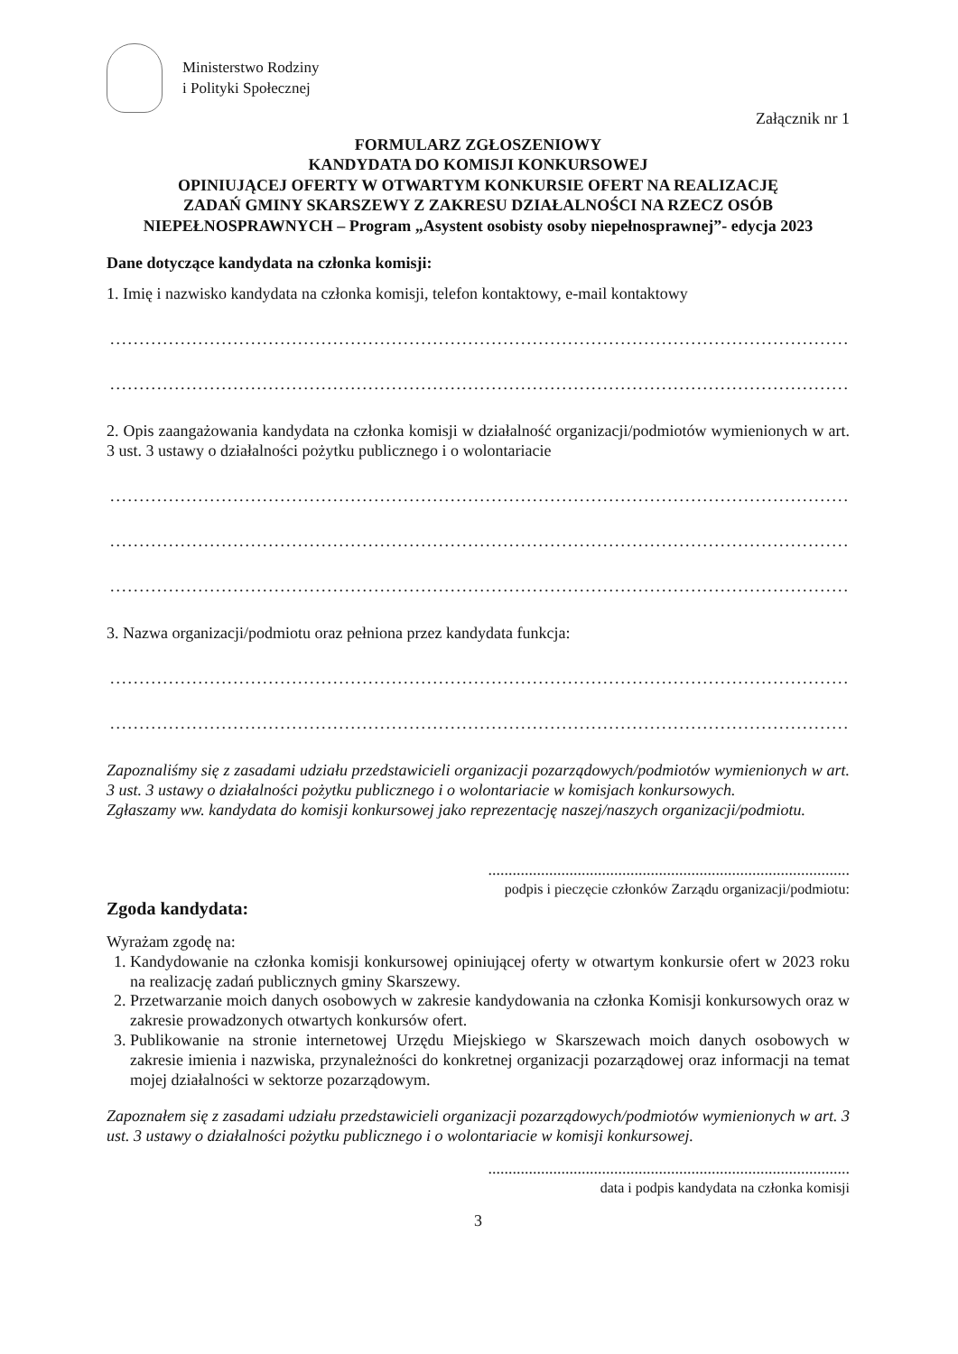Ministerstwo Rodziny
i Polityki Społecznej
Załącznik nr 1
FORMULARZ ZGŁOSZENIOWY
KANDYDATA DO KOMISJI KONKURSOWEJ
OPINIUJĄCEJ OFERTY W OTWARTYM KONKURSIE OFERT NA REALIZACJĘ
ZADAŃ GMINY SKARSZEWY Z ZAKRESU DZIAŁALNOŚCI NA RZECZ OSÓB NIEPEŁNOSPRAWNYCH – Program „Asystent osobisty osoby niepełnosprawnej”- edycja 2023
Dane dotyczące kandydata na członka komisji:
1. Imię i nazwisko kandydata na członka komisji, telefon kontaktowy, e-mail kontaktowy
........................................................................................................................................................
........................................................................................................................................................
2. Opis zaangażowania kandydata na członka komisji w działalność organizacji/podmiotów wymienionych w art. 3 ust. 3 ustawy o działalności pożytku publicznego i o wolontariacie
........................................................................................................................................................
........................................................................................................................................................
........................................................................................................................................................
3. Nazwa organizacji/podmiotu oraz pełniona przez kandydata funkcja:
........................................................................................................................................................
........................................................................................................................................................
Zapoznaliśmy się z zasadami udziału przedstawicieli organizacji pozarządowych/podmiotów wymienionych w art. 3 ust. 3 ustawy o działalności pożytku publicznego i o wolontariacie w komisjach konkursowych.
Zgłaszamy ww. kandydata do komisji konkursowej jako reprezentację naszej/naszych organizacji/podmiotu.
.........................................................................................
podpis i pieczęcie członków Zarządu organizacji/podmiotu:
Zgoda kandydata:
Wyrażam zgodę na:
1. Kandydowanie na członka komisji konkursowej opiniującej oferty w otwartym konkursie ofert w 2023 roku na realizację zadań publicznych gminy Skarszewy.
2. Przetwarzanie moich danych osobowych w zakresie kandydowania na członka Komisji konkursowych oraz w zakresie prowadzonych otwartych konkursów ofert.
3. Publikowanie na stronie internetowej Urzędu Miejskiego w Skarszewach moich danych osobowych w zakresie imienia i nazwiska, przynależności do konkretnej organizacji pozarządowej oraz informacji na temat mojej działalności w sektorze pozarządowym.
Zapoznałem się z zasadami udziału przedstawicieli organizacji pozarządowych/podmiotów wymienionych w art. 3 ust. 3 ustawy o działalności pożytku publicznego i o wolontariacie w komisji konkursowej.
.........................................................................................
data i podpis kandydata na członka komisji
3